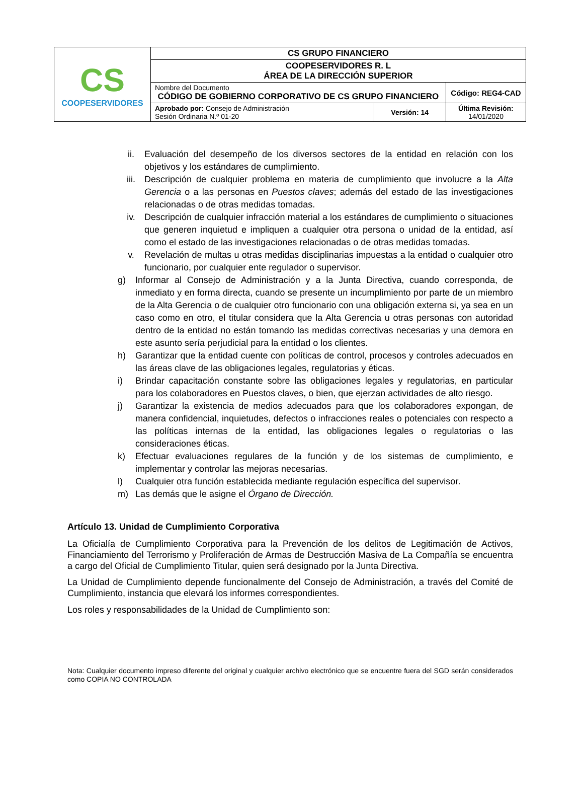| CS COOPESERVIDORES | CS GRUPO FINANCIERO | | |
| | COOPESERVIDORES R. L ÁREA DE LA DIRECCIÓN SUPERIOR | | |
| | Nombre del Documento CÓDIGO DE GOBIERNO CORPORATIVO DE CS GRUPO FINANCIERO | | Código: REG4-CAD |
| | Aprobado por: Consejo de Administración Sesión Ordinaria N.º 01-20 | Versión: 14 | Última Revisión: 14/01/2020 |
ii. Evaluación del desempeño de los diversos sectores de la entidad en relación con los objetivos y los estándares de cumplimiento.
iii. Descripción de cualquier problema en materia de cumplimiento que involucre a la Alta Gerencia o a las personas en Puestos claves; además del estado de las investigaciones relacionadas o de otras medidas tomadas.
iv. Descripción de cualquier infracción material a los estándares de cumplimiento o situaciones que generen inquietud e impliquen a cualquier otra persona o unidad de la entidad, así como el estado de las investigaciones relacionadas o de otras medidas tomadas.
v. Revelación de multas u otras medidas disciplinarias impuestas a la entidad o cualquier otro funcionario, por cualquier ente regulador o supervisor.
g) Informar al Consejo de Administración y a la Junta Directiva, cuando corresponda, de inmediato y en forma directa, cuando se presente un incumplimiento por parte de un miembro de la Alta Gerencia o de cualquier otro funcionario con una obligación externa si, ya sea en un caso como en otro, el titular considera que la Alta Gerencia u otras personas con autoridad dentro de la entidad no están tomando las medidas correctivas necesarias y una demora en este asunto sería perjudicial para la entidad o los clientes.
h) Garantizar que la entidad cuente con políticas de control, procesos y controles adecuados en las áreas clave de las obligaciones legales, regulatorias y éticas.
i) Brindar capacitación constante sobre las obligaciones legales y regulatorias, en particular para los colaboradores en Puestos claves, o bien, que ejerzan actividades de alto riesgo.
j) Garantizar la existencia de medios adecuados para que los colaboradores expongan, de manera confidencial, inquietudes, defectos o infracciones reales o potenciales con respecto a las políticas internas de la entidad, las obligaciones legales o regulatorias o las consideraciones éticas.
k) Efectuar evaluaciones regulares de la función y de los sistemas de cumplimiento, e implementar y controlar las mejoras necesarias.
l) Cualquier otra función establecida mediante regulación específica del supervisor.
m) Las demás que le asigne el Órgano de Dirección.
Artículo 13. Unidad de Cumplimiento Corporativa
La Oficialía de Cumplimiento Corporativa para la Prevención de los delitos de Legitimación de Activos, Financiamiento del Terrorismo y Proliferación de Armas de Destrucción Masiva de La Compañía se encuentra a cargo del Oficial de Cumplimiento Titular, quien será designado por la Junta Directiva.
La Unidad de Cumplimiento depende funcionalmente del Consejo de Administración, a través del Comité de Cumplimiento, instancia que elevará los informes correspondientes.
Los roles y responsabilidades de la Unidad de Cumplimiento son:
Nota: Cualquier documento impreso diferente del original y cualquier archivo electrónico que se encuentre fuera del SGD serán considerados como COPIA NO CONTROLADA